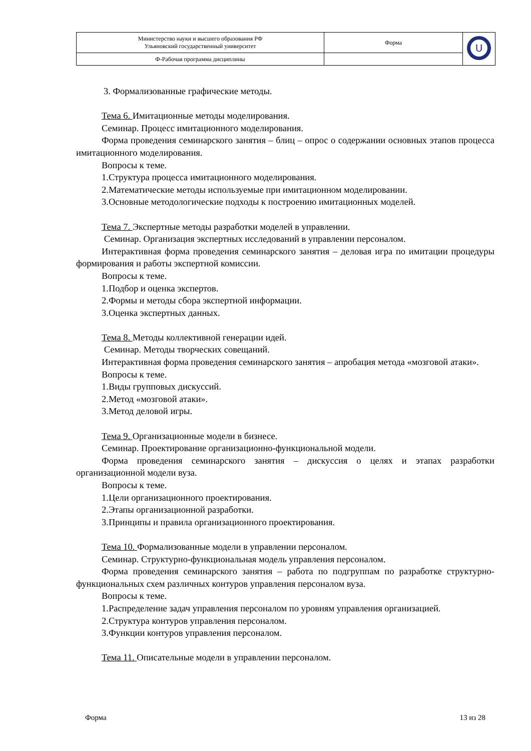| Министерство науки и высшего образования РФ Ульяновский государственный университет | Форма | U |
| Ф-Рабочая программа дисциплины | | |
3. Формализованные графические методы.
Тема 6. Имитационные методы моделирования.
Семинар. Процесс имитационного моделирования.
Форма проведения семинарского занятия – блиц – опрос о содержании основных этапов процесса имитационного моделирования.
Вопросы к теме.
1.Структура процесса имитационного моделирования.
2.Математические методы используемые при имитационном моделировании.
3.Основные методологические подходы к построению имитационных моделей.
Тема 7. Экспертные методы разработки моделей в управлении.
Семинар. Организация экспертных исследований в управлении персоналом.
Интерактивная форма проведения семинарского занятия – деловая игра по имитации процедуры формирования и работы экспертной комиссии.
Вопросы к теме.
1.Подбор и оценка экспертов.
2.Формы и методы сбора экспертной информации.
3.Оценка экспертных данных.
Тема 8. Методы коллективной генерации идей.
Семинар. Методы творческих совещаний.
Интерактивная форма проведения семинарского занятия – апробация метода «мозговой атаки».
Вопросы к теме.
1.Виды групповых дискуссий.
2.Метод «мозговой атаки».
3.Метод деловой игры.
Тема 9. Организационные модели в бизнесе.
Семинар. Проектирование организационно-функциональной модели.
Форма проведения семинарского занятия – дискуссия о целях и этапах разработки организационной модели вуза.
Вопросы к теме.
1.Цели организационного проектирования.
2.Этапы организационной разработки.
3.Принципы и правила организационного проектирования.
Тема 10. Формализованные модели в управлении персоналом.
Семинар. Структурно-функциональная модель управления персоналом.
Форма проведения семинарского занятия – работа по подгруппам по разработке структурно-функциональных схем различных контуров управления персоналом вуза.
Вопросы к теме.
1.Распределение задач управления персоналом по уровням управления организацией.
2.Структура контуров управления персоналом.
3.Функции контуров управления персоналом.
Тема 11. Описательные модели в управлении персоналом.
Форма 13 из 28